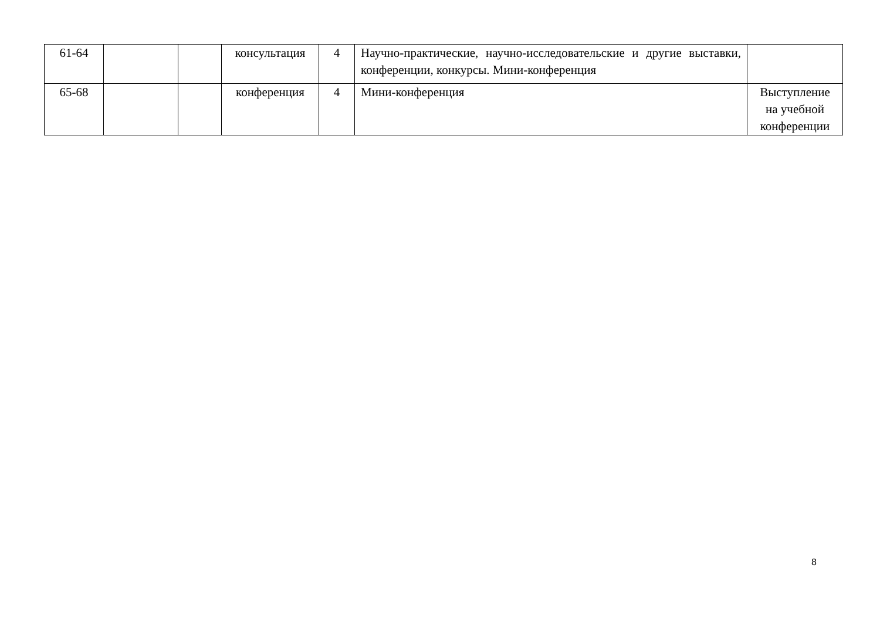| 61-64 | | | консультация | 4 | Научно-практические, научно-исследовательские и другие выставки, конференции, конкурсы. Мини-конференция | |
| 65-68 | | | конференция | 4 | Мини-конференция | Выступление на учебной конференции |
8